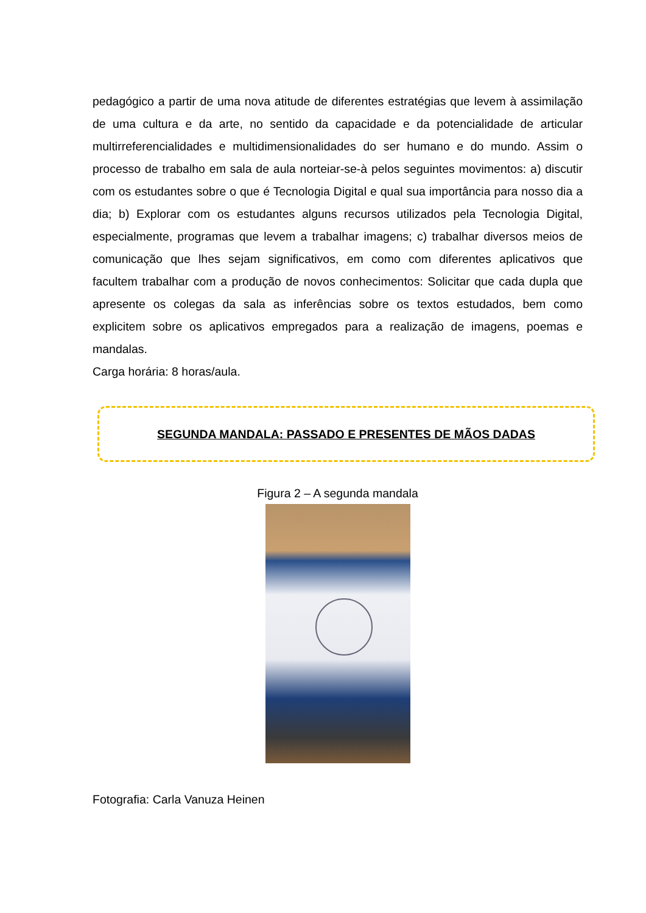pedagógico a partir de uma nova atitude de diferentes estratégias que levem à assimilação de uma cultura e da arte, no sentido da capacidade e da potencialidade de articular multirreferencialidades e multidimensionalidades do ser humano e do mundo. Assim o processo de trabalho em sala de aula norteiar-se-à pelos seguintes movimentos: a) discutir com os estudantes sobre o que é Tecnologia Digital e qual sua importância para nosso dia a dia; b) Explorar com os estudantes alguns recursos utilizados pela Tecnologia Digital, especialmente, programas que levem a trabalhar imagens; c) trabalhar diversos meios de comunicação que lhes sejam significativos, em como com diferentes aplicativos que facultem trabalhar com a produção de novos conhecimentos: Solicitar que cada dupla que apresente os colegas da sala as inferências sobre os textos estudados, bem como explicitem sobre os aplicativos empregados para a realização de imagens, poemas e mandalas.
Carga horária: 8 horas/aula.
SEGUNDA MANDALA: PASSADO E PRESENTES DE MÃOS DADAS
Figura 2 – A segunda mandala
Fotografia: Carla Vanuza Heinen